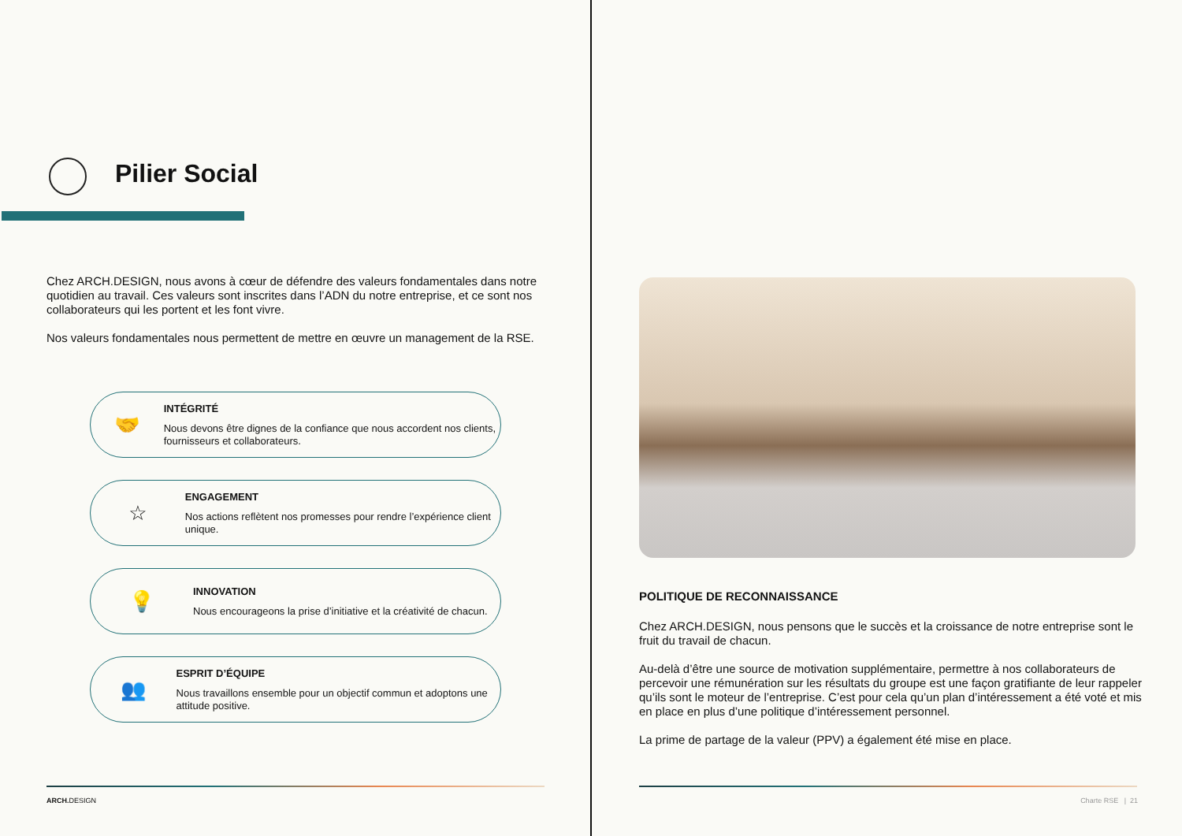Pilier Social
Chez ARCH.DESIGN, nous avons à cœur de défendre des valeurs fondamentales dans notre quotidien au travail. Ces valeurs sont inscrites dans l’ADN du notre entreprise, et ce sont nos collaborateurs qui les portent et les font vivre.
Nos valeurs fondamentales nous permettent de mettre en œuvre un management de la RSE.
🤝
INTÉGRITÉ
Nous devons être dignes de la confiance que nous accordent nos clients, fournisseurs et collaborateurs.
☆
ENGAGEMENT
Nos actions reflètent nos promesses pour rendre l’expérience client unique.
💡
INNOVATION
Nous encourageons la prise d’initiative et la créativité de chacun.
👥
ESPRIT D’ÉQUIPE
Nous travaillons ensemble pour un objectif commun et adoptons une attitude positive.
ARCH. DESIGN
POLITIQUE DE RECONNAISSANCE
Chez ARCH.DESIGN, nous pensons que le succès et la croissance de notre entreprise sont le fruit du travail de chacun.
Au-delà d’être une source de motivation supplémentaire, permettre à nos collaborateurs de percevoir une rémunération sur les résultats du groupe est une façon gratifiante de leur rappeler qu’ils sont le moteur de l’entreprise. C’est pour cela qu’un plan d’intéressement a été voté et mis en place en plus d’une politique d’intéressement personnel.
La prime de partage de la valeur (PPV) a également été mise en place.
Charte RSE | 21